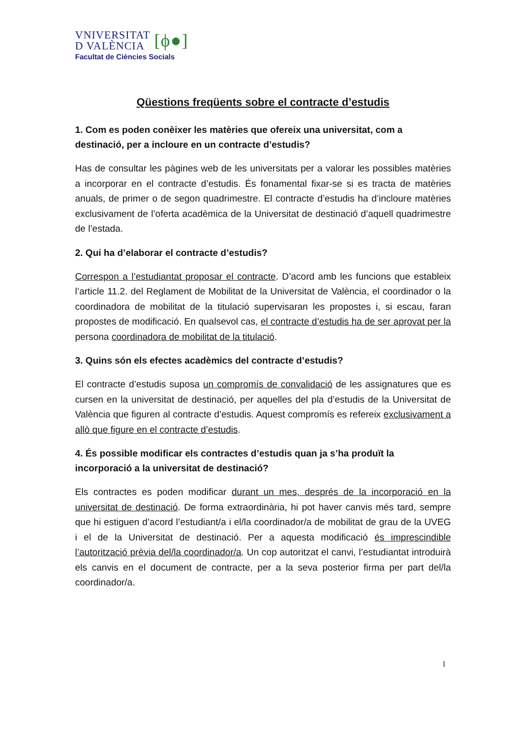VNIVERSITAT
D VALÈNCIA
[ϕ●]
Facultat de Ciències Socials
Qüestions freqüents sobre el contracte d’estudis
1. Com es poden conèixer les matèries que ofereix una universitat, com a destinació, per a incloure en un contracte d’estudis?
Has de consultar les pàgines web de les universitats per a valorar les possibles matèries a incorporar en el contracte d’estudis. És fonamental fixar-se si es tracta de matèries anuals, de primer o de segon quadrimestre. El contracte d’estudis ha d’incloure matèries exclusivament de l’oferta acadèmica de la Universitat de destinació d’aquell quadrimestre de l’estada.
2. Qui ha d’elaborar el contracte d’estudis?
Correspon a l’estudiantat proposar el contracte. D’acord amb les funcions que estableix l’article 11.2. del Reglament de Mobilitat de la Universitat de València, el coordinador o la coordinadora de mobilitat de la titulació supervisaran les propostes i, si escau, faran propostes de modificació. En qualsevol cas, el contracte d’estudis ha de ser aprovat per la persona coordinadora de mobilitat de la titulació.
3. Quins són els efectes acadèmics del contracte d’estudis?
El contracte d’estudis suposa un compromís de convalidació de les assignatures que es cursen en la universitat de destinació, per aquelles del pla d’estudis de la Universitat de València que figuren al contracte d’estudis. Aquest compromís es refereix exclusivament a allò que figure en el contracte d’estudis.
4. És possible modificar els contractes d’estudis quan ja s’ha produït la incorporació a la universitat de destinació?
Els contractes es poden modificar durant un mes, després de la incorporació en la universitat de destinació. De forma extraordinària, hi pot haver canvis més tard, sempre que hi estiguen d’acord l’estudiant/a i el/la coordinador/a de mobilitat de grau de la UVEG i el de la Universitat de destinació. Per a aquesta modificació és imprescindible l’autorització prèvia del/la coordinador/a. Un cop autoritzat el canvi, l’estudiantat introduirà els canvis en el document de contracte, per a la seva posterior firma per part del/la coordinador/a.
1